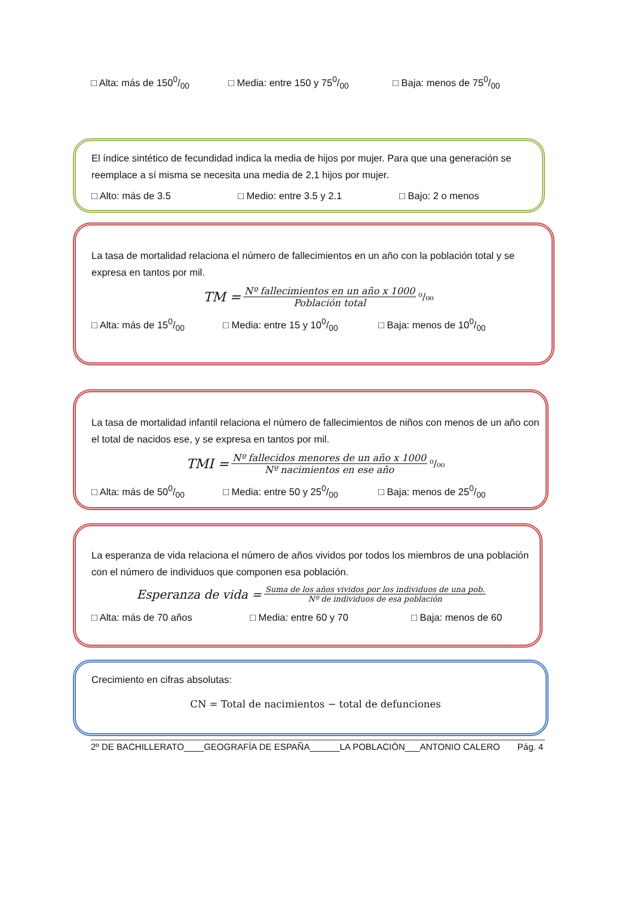□ Alta: más de 1500/00 □ Media: entre 150 y 750/00 □ Baja: menos de 750/00
El índice sintético de fecundidad indica la media de hijos por mujer. Para que una generación se reemplace a sí misma se necesita una media de 2,1 hijos por mujer.
□ Alto: más de 3.5 □ Medio: entre 3.5 y 2.1 □ Bajo: 2 o menos
La tasa de mortalidad relaciona el número de fallecimientos en un año con la población total y se expresa en tantos por mil.
TM = Nº fallecimientos en un año x 1000 Población total ⁰/₀₀
□ Alta: más de 150/00 □ Media: entre 15 y 100/00 □ Baja: menos de 100/00
La tasa de mortalidad infantil relaciona el número de fallecimientos de niños con menos de un año con el total de nacidos ese, y se expresa en tantos por mil.
TMI = Nº fallecidos menores de un año x 1000 Nº nacimientos en ese año ⁰/₀₀
□ Alta: más de 500/00 □ Media: entre 50 y 250/00 □ Baja: menos de 250/00
La esperanza de vida relaciona el número de años vividos por todos los miembros de una población con el número de individuos que componen esa población.
Esperanza de vida = Suma de los años vividos por los individuos de una pob. Nº de individuos de esa población
□ Alta: más de 70 años □ Media: entre 60 y 70 □ Baja: menos de 60
Crecimiento en cifras absolutas:
CN = Total de nacimientos − total de defunciones
2º DE BACHILLERATO____GEOGRAFÍA DE ESPAÑA______LA POBLACIÓN___ANTONIO CALERO Pág. 4